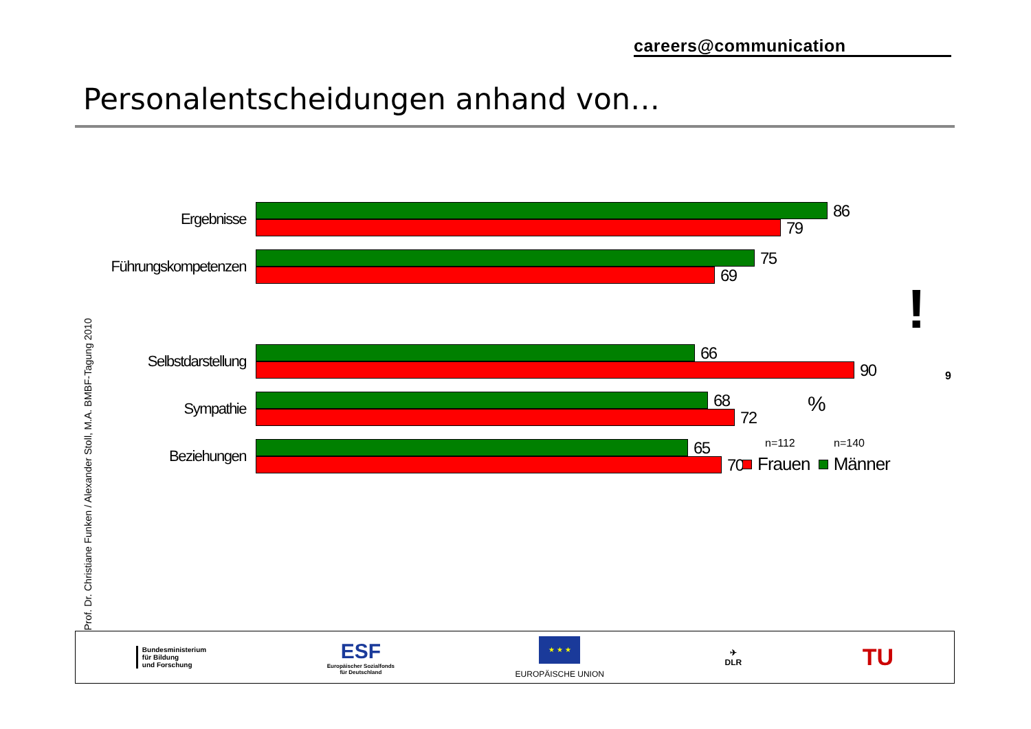careers@communication
Personalentscheidungen anhand von…
Prof. Dr. Christiane Funken / Alexander Stoll, M.A. BMBF-Tagung 2010
Ergebnisse
86
79
Führungskompetenzen
75
69
Selbstdarstellung
66
90
Sympathie
68
72
Beziehungen
65
70
!
%
n=112 n=140
Frauen Männer
9
Bundesministerium
für Bildung
und Forschung
ESF
Europäischer Sozialfonds
für Deutschland
★ ★ ★
EUROPÄISCHE UNION
✈
DLR
TU